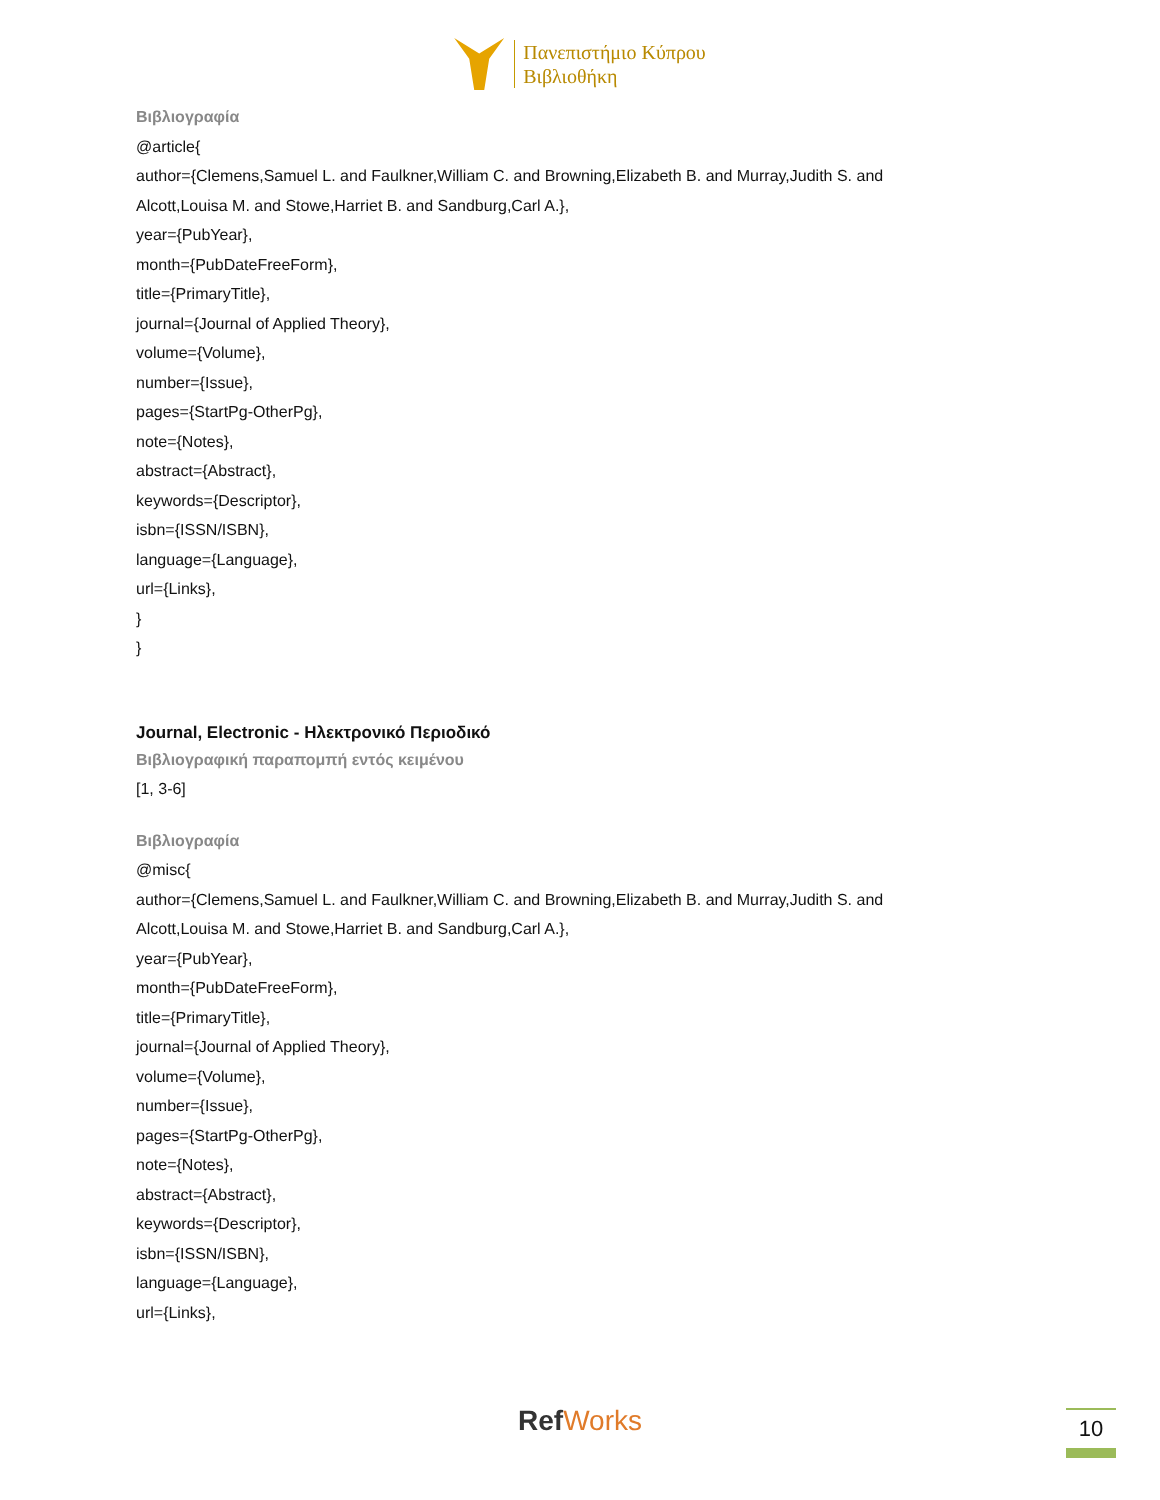Πανεπιστήμιο Κύπρου
Βιβλιοθήκη
Βιβλιογραφία
@article{
author={Clemens,Samuel L. and Faulkner,William C. and Browning,Elizabeth B. and Murray,Judith S. and Alcott,Louisa M. and Stowe,Harriet B. and Sandburg,Carl A.},
year={PubYear},
month={PubDateFreeForm},
title={PrimaryTitle},
journal={Journal of Applied Theory},
volume={Volume},
number={Issue},
pages={StartPg-OtherPg},
note={Notes},
abstract={Abstract},
keywords={Descriptor},
isbn={ISSN/ISBN},
language={Language},
url={Links},
}
}
Journal, Electronic - Ηλεκτρονικό Περιοδικό
Βιβλιογραφική παραπομπή εντός κειμένου
[1, 3-6]
Βιβλιογραφία
@misc{
author={Clemens,Samuel L. and Faulkner,William C. and Browning,Elizabeth B. and Murray,Judith S. and Alcott,Louisa M. and Stowe,Harriet B. and Sandburg,Carl A.},
year={PubYear},
month={PubDateFreeForm},
title={PrimaryTitle},
journal={Journal of Applied Theory},
volume={Volume},
number={Issue},
pages={StartPg-OtherPg},
note={Notes},
abstract={Abstract},
keywords={Descriptor},
isbn={ISSN/ISBN},
language={Language},
url={Links},
RefWorks 10